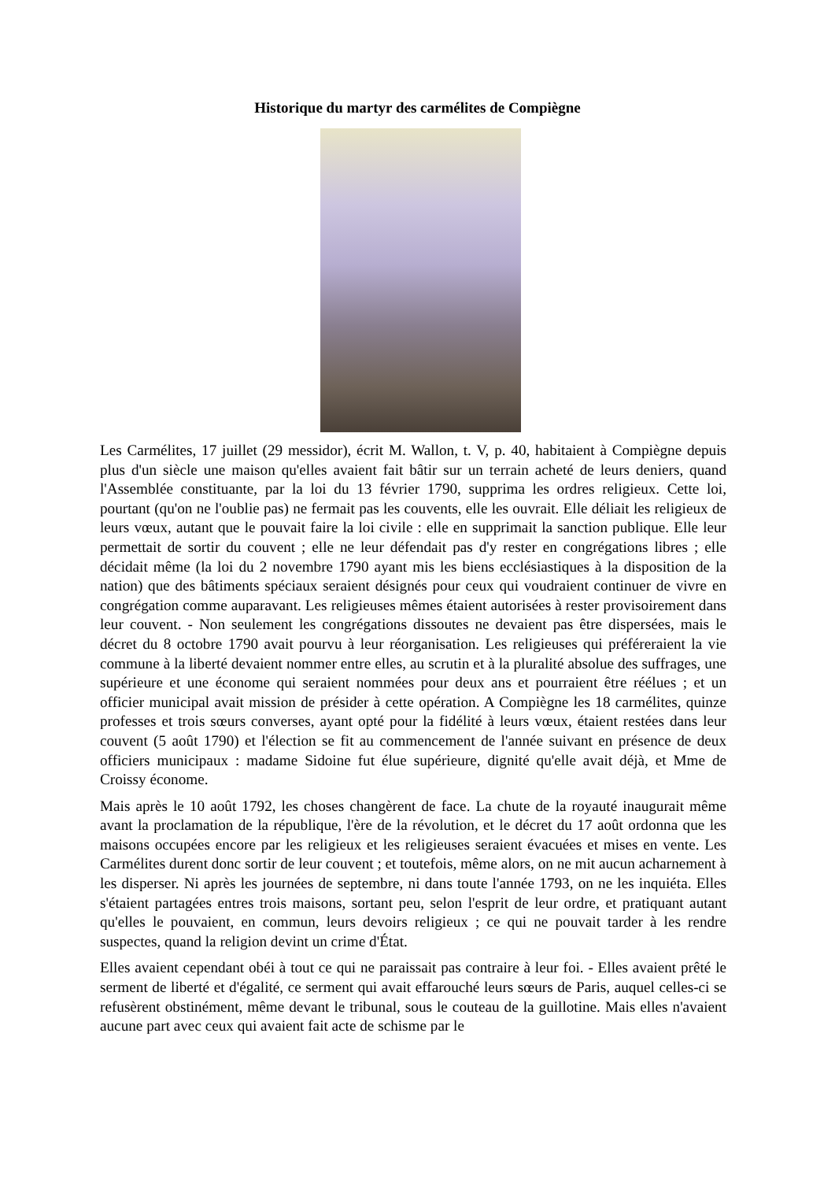Historique du martyr des carmélites de Compiègne
Les Carmélites, 17 juillet (29 messidor), écrit M. Wallon, t. V, p. 40, habitaient à Compiègne depuis plus d'un siècle une maison qu'elles avaient fait bâtir sur un terrain acheté de leurs deniers, quand l'Assemblée constituante, par la loi du 13 février 1790, supprima les ordres religieux. Cette loi, pourtant (qu'on ne l'oublie pas) ne fermait pas les couvents, elle les ouvrait. Elle déliait les religieux de leurs vœux, autant que le pouvait faire la loi civile : elle en supprimait la sanction publique. Elle leur permettait de sortir du couvent ; elle ne leur défendait pas d'y rester en congrégations libres ; elle décidait même (la loi du 2 novembre 1790 ayant mis les biens ecclésiastiques à la disposition de la nation) que des bâtiments spéciaux seraient désignés pour ceux qui voudraient continuer de vivre en congrégation comme auparavant. Les religieuses mêmes étaient autorisées à rester provisoirement dans leur couvent. - Non seulement les congrégations dissoutes ne devaient pas être dispersées, mais le décret du 8 octobre 1790 avait pourvu à leur réorganisation. Les religieuses qui préféreraient la vie commune à la liberté devaient nommer entre elles, au scrutin et à la pluralité absolue des suffrages, une supérieure et une économe qui seraient nommées pour deux ans et pourraient être réélues ; et un officier municipal avait mission de présider à cette opération. A Compiègne les 18 carmélites, quinze professes et trois sœurs converses, ayant opté pour la fidélité à leurs vœux, étaient restées dans leur couvent (5 août 1790) et l'élection se fit au commencement de l'année suivant en présence de deux officiers municipaux : madame Sidoine fut élue supérieure, dignité qu'elle avait déjà, et Mme de Croissy économe.
Mais après le 10 août 1792, les choses changèrent de face. La chute de la royauté inaugurait même avant la proclamation de la république, l'ère de la révolution, et le décret du 17 août ordonna que les maisons occupées encore par les religieux et les religieuses seraient évacuées et mises en vente. Les Carmélites durent donc sortir de leur couvent ; et toutefois, même alors, on ne mit aucun acharnement à les disperser. Ni après les journées de septembre, ni dans toute l'année 1793, on ne les inquiéta. Elles s'étaient partagées entres trois maisons, sortant peu, selon l'esprit de leur ordre, et pratiquant autant qu'elles le pouvaient, en commun, leurs devoirs religieux ; ce qui ne pouvait tarder à les rendre suspectes, quand la religion devint un crime d'État.
Elles avaient cependant obéi à tout ce qui ne paraissait pas contraire à leur foi. - Elles avaient prêté le serment de liberté et d'égalité, ce serment qui avait effarouché leurs sœurs de Paris, auquel celles-ci se refusèrent obstinément, même devant le tribunal, sous le couteau de la guillotine. Mais elles n'avaient aucune part avec ceux qui avaient fait acte de schisme par le